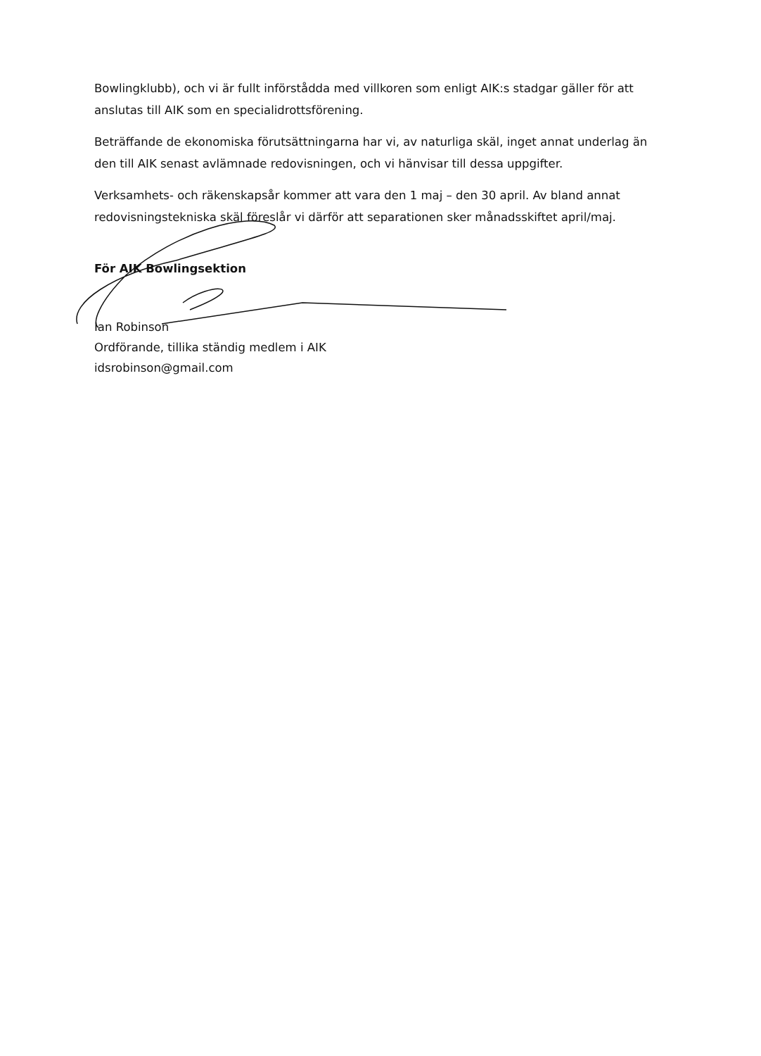Bowlingklubb), och vi är fullt införstådda med villkoren som enligt AIK:s stadgar gäller för att anslutas till AIK som en specialidrottsförening.
Beträffande de ekonomiska förutsättningarna har vi, av naturliga skäl, inget annat underlag än den till AIK senast avlämnade redovisningen, och vi hänvisar till dessa uppgifter.
Verksamhets- och räkenskapsår kommer att vara den 1 maj – den 30 april. Av bland annat redovisningstekniska skäl föreslår vi därför att separationen sker månadsskiftet april/maj.
För AIK Bowlingsektion
Ian Robinson
Ordförande, tillika ständig medlem i AIK
idsrobinson@gmail.com